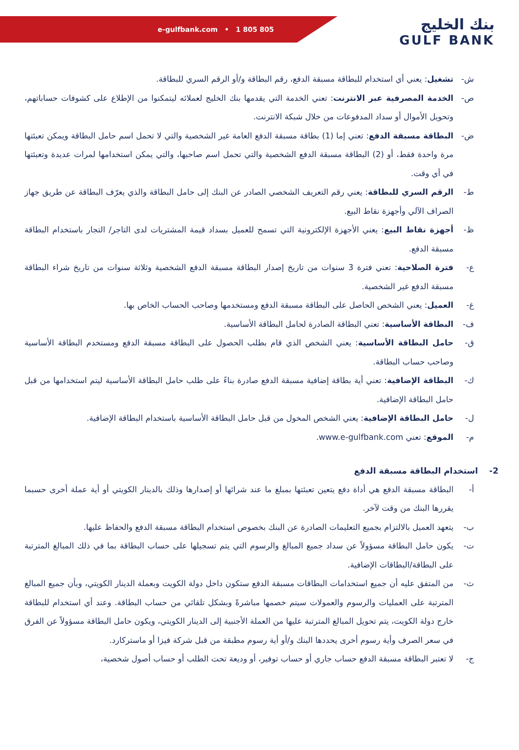e-gulfbank.com • 1 805 805
بنك الخليج
GULF BANK
ش- تشغيل: يعني أي استخدام للبطاقة مسبقة الدفع، رقم البطاقة و/أو الرقم السري للبطاقة.
ص- الخدمة المصرفية عبر الانترنت: تعني الخدمة التي يقدمها بنك الخليج لعملائه ليتمكنوا من الإطلاع على كشوفات حساباتهم، وتحويل الأموال أو سداد المدفوعات من خلال شبكة الانترنت.
ض- البطاقة مسبقة الدفع: تعني إما (1) بطاقة مسبقة الدفع العامة غير الشخصية والتي لا تحمل اسم حامل البطاقة ويمكن تعبئتها مرة واحدة فقط، أو (2) البطاقة مسبقة الدفع الشخصية والتي تحمل اسم صاحبها، والتي يمكن استخدامها لمرات عديدة وتعبئتها في أي وقت.
ط- الرقم السري للبطاقة: يعني رقم التعريف الشخصي الصادر عن البنك إلى حامل البطاقة والذي يعرّف البطاقة عن طريق جهاز الصراف الآلي وأجهزة نقاط البيع.
ظ- أجهزة نقاط البيع: يعني الأجهزة الإلكترونية التي تسمح للعميل بسداد قيمة المشتريات لدى التاجر/ التجار باستخدام البطاقة مسبقة الدفع.
ع- فترة الصلاحية: تعني فترة 3 سنوات من تاريخ إصدار البطاقة مسبقة الدفع الشخصية وثلاثة سنوات من تاريخ شراء البطاقة مسبقة الدفع غير الشخصية.
غ- العميل: يعني الشخص الحاصل على البطاقة مسبقة الدفع ومستخدمها وصاحب الحساب الخاص بها.
ف- البطاقة الأساسية: تعني البطاقة الصادرة لحامل البطاقة الأساسية.
ق- حامل البطاقة الأساسية: يعني الشخص الذي قام بطلب الحصول على البطاقة مسبقة الدفع ومستخدم البطاقة الأساسية وصاحب حساب البطاقة.
ك- البطاقة الإضافية: تعني أية بطاقة إضافية مسبقة الدفع صادرة بناءً على طلب حامل البطاقة الأساسية ليتم استخدامها من قبل حامل البطاقة الإضافية.
ل- حامل البطاقة الإضافية: يعني الشخص المخول من قبل حامل البطاقة الأساسية باستخدام البطاقة الإضافية.
م- الموقع: تعني www.e-gulfbank.com.
2- استخدام البطاقة مسبقة الدفع
أ- البطاقة مسبقة الدفع هي أداة دفع يتعين تعبئتها بمبلغ ما عند شرائها أو إصدارها وذلك بالدينار الكويتي أو أية عملة أخرى حسبما يقررها البنك من وقت لآخر.
ب- يتعهد العميل بالالتزام بجميع التعليمات الصادرة عن البنك بخصوص استخدام البطاقة مسبقة الدفع والحفاظ عليها.
ت- يكون حامل البطاقة مسؤولاً عن سداد جميع المبالغ والرسوم التي يتم تسجيلها على حساب البطاقة بما في ذلك المبالغ المترتبة على البطاقة/البطاقات الإضافية.
ث- من المتفق عليه أن جميع استخدامات البطاقات مسبقة الدفع ستكون داخل دولة الكويت وبعملة الدينار الكويتي، وبأن جميع المبالغ المترتبة على العمليات والرسوم والعمولات سيتم خصمها مباشرةً وبشكل تلقائي من حساب البطاقة. وعند أي استخدام للبطاقة خارج دولة الكويت، يتم تحويل المبالغ المترتبة عليها من العملة الأجنبية إلى الدينار الكويتي، ويكون حامل البطاقة مسؤولاً عن الفرق في سعر الصرف وأية رسوم أخرى يحددها البنك و/أو أية رسوم مطبقة من قبل شركة فيزا أو ماستركارد.
ج- لا تعتبر البطاقة مسبقة الدفع حساب جاري أو حساب توفير، أو وديعة تحت الطلب أو حساب أصول شخصية،